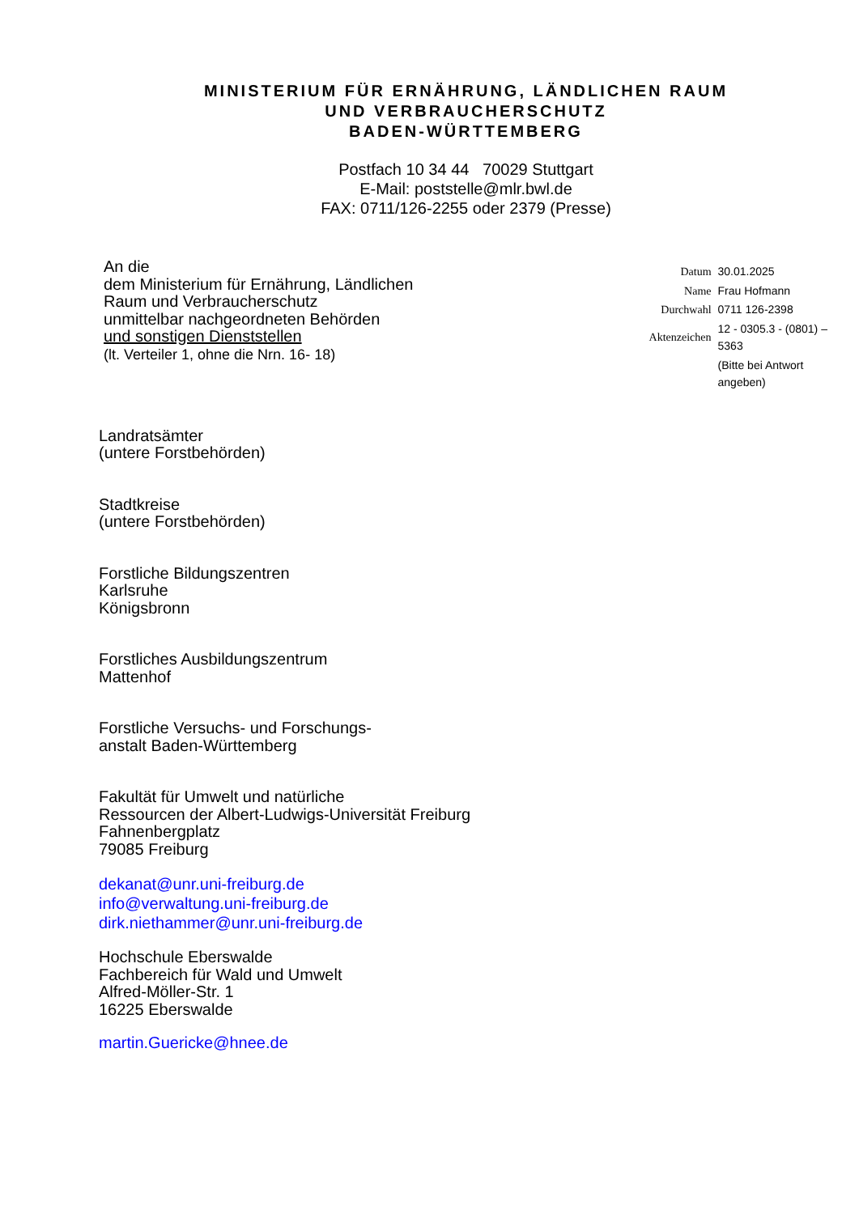MINISTERIUM FÜR ERNÄHRUNG, LÄNDLICHEN RAUM
UND VERBRAUCHERSCHUTZ
BADEN-WÜRTTEMBERG
Postfach 10 34 44 70029 Stuttgart
E-Mail: poststelle@mlr.bwl.de
FAX: 0711/126-2255 oder 2379 (Presse)
An die
dem Ministerium für Ernährung, Ländlichen
Raum und Verbraucherschutz
unmittelbar nachgeordneten Behörden
und sonstigen Dienststellen
(lt. Verteiler 1, ohne die Nrn. 16- 18)
| Datum | 30.01.2025 |
| Name | Frau Hofmann |
| Durchwahl | 0711 126-2398 |
| Aktenzeichen | 12 - 0305.3 - (0801) – 5363 |
| | (Bitte bei Antwort angeben) |
Landratsämter
(untere Forstbehörden)
Stadtkreise
(untere Forstbehörden)
Forstliche Bildungszentren
Karlsruhe
Königsbronn
Forstliches Ausbildungszentrum
Mattenhof
Forstliche Versuchs- und Forschungs-
anstalt Baden-Württemberg
Fakultät für Umwelt und natürliche
Ressourcen der Albert-Ludwigs-Universität Freiburg
Fahnenbergplatz
79085 Freiburg
dekanat@unr.uni-freiburg.de
info@verwaltung.uni-freiburg.de
dirk.niethammer@unr.uni-freiburg.de
Hochschule Eberswalde
Fachbereich für Wald und Umwelt
Alfred-Möller-Str. 1
16225 Eberswalde
martin.Guericke@hnee.de